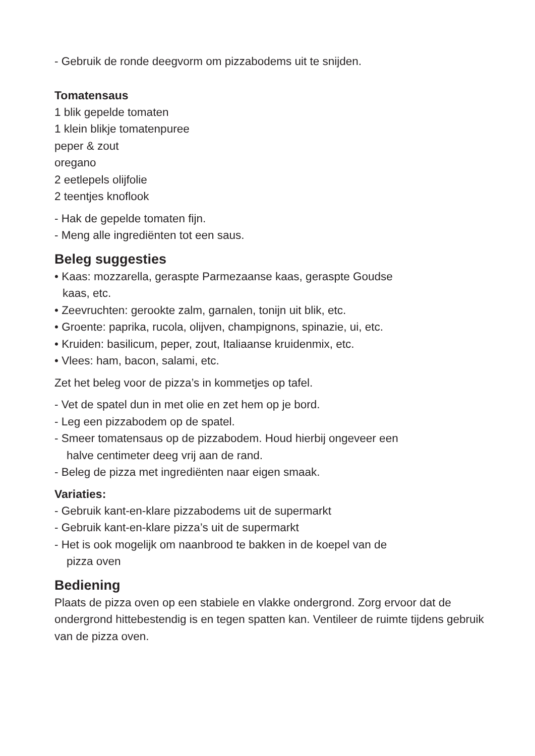- Gebruik de ronde deegvorm om pizzabodems uit te snijden.
Tomatensaus
1 blik gepelde tomaten
1 klein blikje tomatenpuree
peper & zout
oregano
2 eetlepels olijfolie
2 teentjes knoflook
- Hak de gepelde tomaten fijn.
- Meng alle ingrediënten tot een saus.
Beleg suggesties
• Kaas: mozzarella, geraspte Parmezaanse kaas, geraspte Goudse
kaas, etc.
• Zeevruchten: gerookte zalm, garnalen, tonijn uit blik, etc.
• Groente: paprika, rucola, olijven, champignons, spinazie, ui, etc.
• Kruiden: basilicum, peper, zout, Italiaanse kruidenmix, etc.
• Vlees: ham, bacon, salami, etc.
Zet het beleg voor de pizza’s in kommetjes op tafel.
- Vet de spatel dun in met olie en zet hem op je bord.
- Leg een pizzabodem op de spatel.
- Smeer tomatensaus op de pizzabodem. Houd hierbij ongeveer een
halve centimeter deeg vrij aan de rand.
- Beleg de pizza met ingrediënten naar eigen smaak.
Variaties:
- Gebruik kant-en-klare pizzabodems uit de supermarkt
- Gebruik kant-en-klare pizza’s uit de supermarkt
- Het is ook mogelijk om naanbrood te bakken in de koepel van de
pizza oven
Bediening
Plaats de pizza oven op een stabiele en vlakke ondergrond. Zorg ervoor dat de ondergrond hittebestendig is en tegen spatten kan. Ventileer de ruimte tijdens gebruik van de pizza oven.